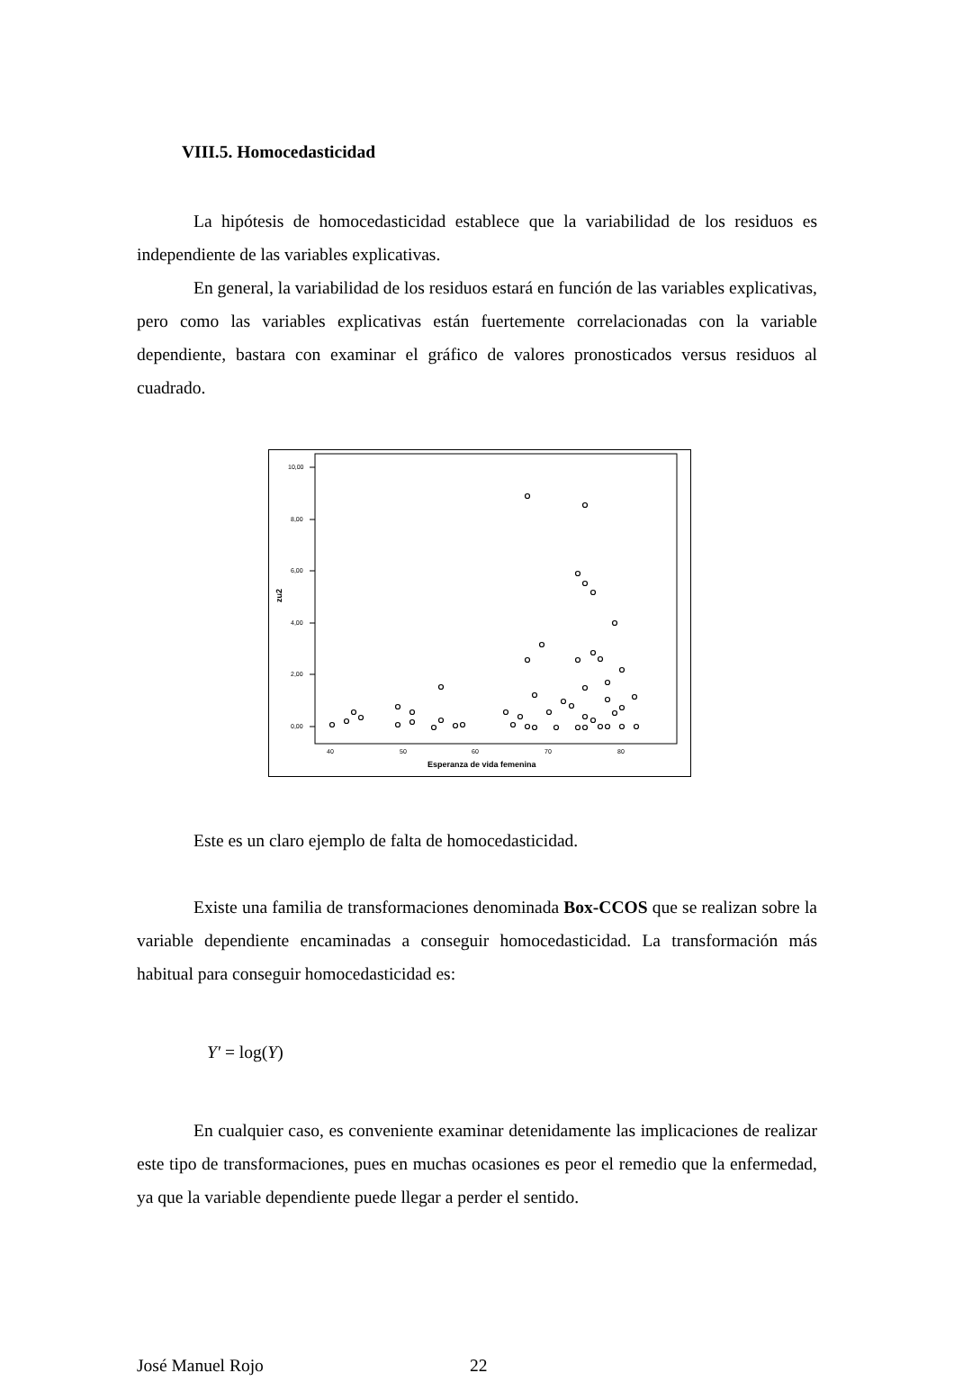VIII.5. Homocedasticidad
La hipótesis de homocedasticidad establece que la variabilidad de los residuos es independiente de las variables explicativas.
En general, la variabilidad de los residuos estará en función de las variables explicativas, pero como las variables explicativas están fuertemente correlacionadas con la variable dependiente, bastara con examinar el gráfico de valores pronosticados versus residuos al cuadrado.
10,00
8,00
6,00
4,00
2,00
0,00
zu2
40
50
60
70
80
Esperanza de vida femenina
Este es un claro ejemplo de falta de homocedasticidad.
Existe una familia de transformaciones denominada Box-CCOS que se realizan sobre la variable dependiente encaminadas a conseguir homocedasticidad. La transformación más habitual para conseguir homocedasticidad es:
Y′ = log(Y)
En cualquier caso, es conveniente examinar detenidamente las implicaciones de realizar este tipo de transformaciones, pues en muchas ocasiones es peor el remedio que la enfermedad, ya que la variable dependiente puede llegar a perder el sentido.
José Manuel Rojo 22